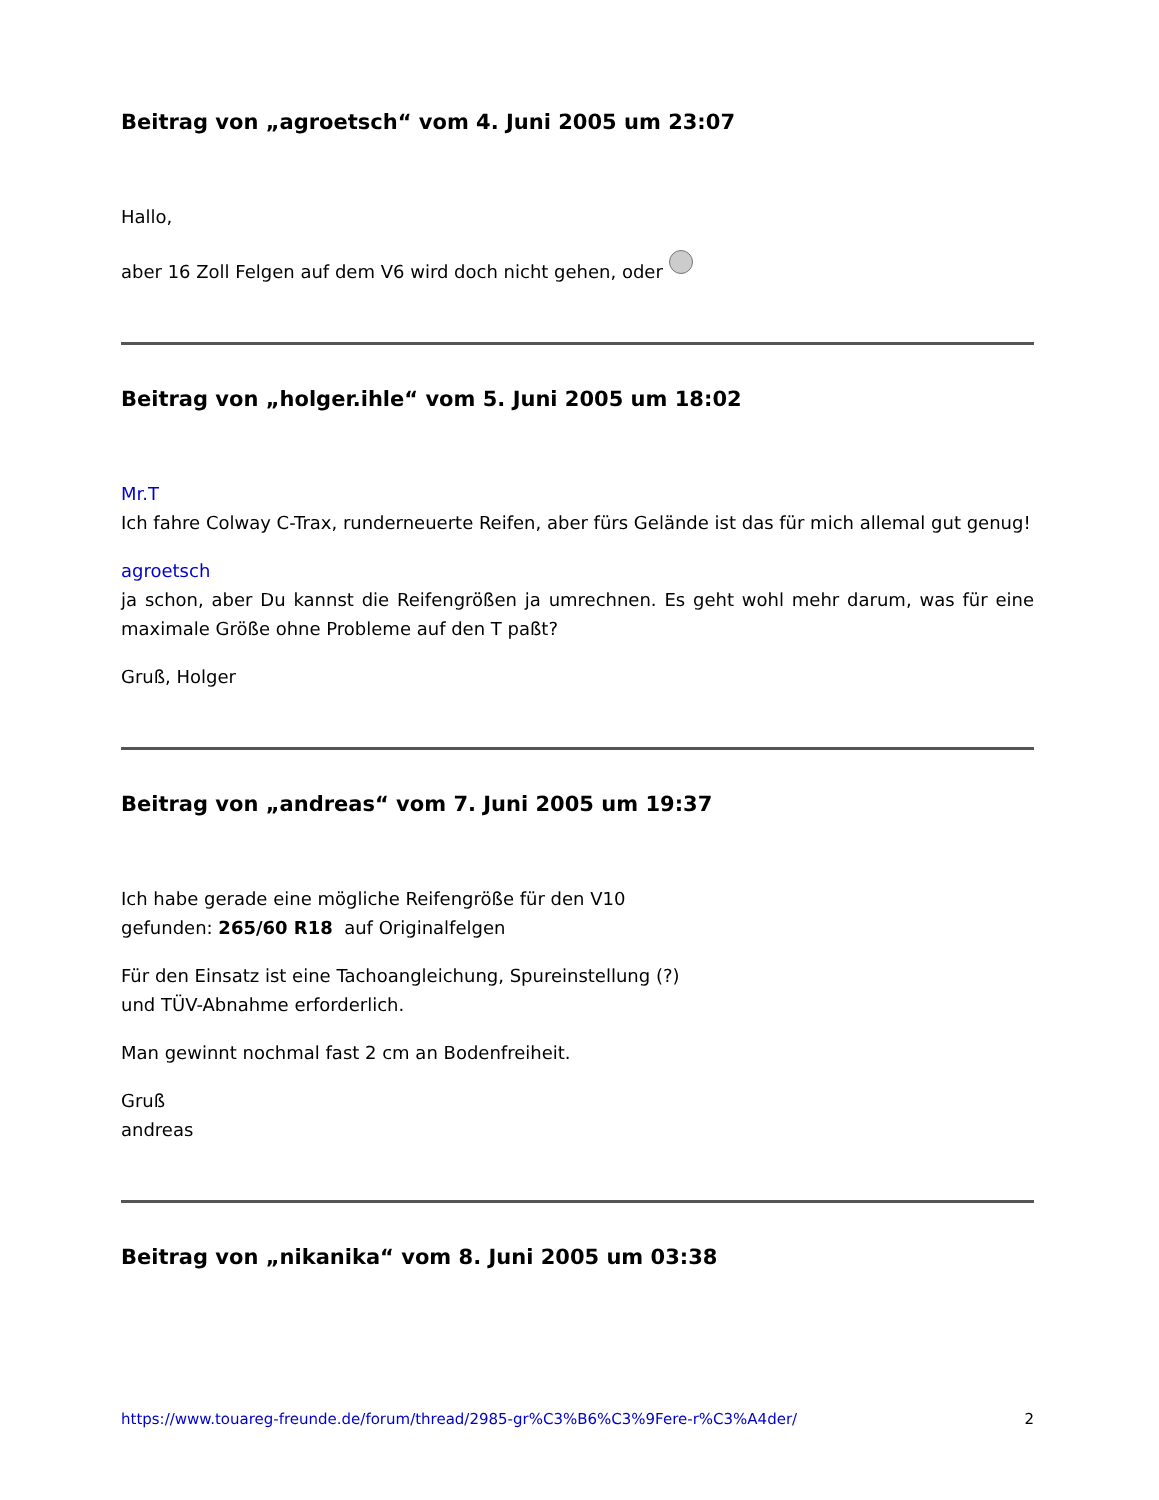Beitrag von „agroetsch“ vom 4. Juni 2005 um 23:07
Hallo,
aber 16 Zoll Felgen auf dem V6 wird doch nicht gehen, oder
Beitrag von „holger.ihle“ vom 5. Juni 2005 um 18:02
Mr.T
Ich fahre Colway C-Trax, runderneuerte Reifen, aber fürs Gelände ist das für mich allemal gut genug!
agroetsch
ja schon, aber Du kannst die Reifengrößen ja umrechnen. Es geht wohl mehr darum, was für eine maximale Größe ohne Probleme auf den T paßt?
Gruß, Holger
Beitrag von „andreas“ vom 7. Juni 2005 um 19:37
Ich habe gerade eine mögliche Reifengröße für den V10
gefunden: 265/60 R18 auf Originalfelgen
Für den Einsatz ist eine Tachoangleichung, Spureinstellung (?)
und TÜV-Abnahme erforderlich.
Man gewinnt nochmal fast 2 cm an Bodenfreiheit.
Gruß
andreas
Beitrag von „nikanika“ vom 8. Juni 2005 um 03:38
https://www.touareg-freunde.de/forum/thread/2985-gr%C3%B6%C3%9Fere-r%C3%A4der/ 2